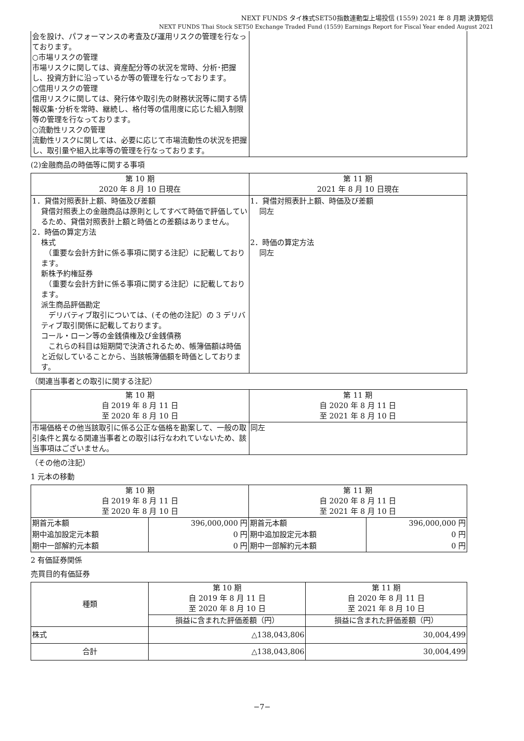NEXT FUNDS タイ株式SET50指数連動型上場投信 (1559) 2021 年 8 月期 決算短信
NEXT FUNDS Thai Stock SET50 Exchange Traded Fund (1559) Earnings Report for Fiscal Year ended August 2021
| 会を設け、パフォーマンスの考査及び運用リスクの管理を行なっております。 ○市場リスクの管理 市場リスクに関しては、資産配分等の状況を常時、分析･把握し、投資方針に沿っているか等の管理を行なっております。 ○信用リスクの管理 信用リスクに関しては、発行体や取引先の財務状況等に関する情報収集･分析を常時、継続し、格付等の信用度に応じた組入制限等の管理を行なっております。 ○流動性リスクの管理 流動性リスクに関しては、必要に応じて市場流動性の状況を把握し、取引量や組入比率等の管理を行なっております。 | |
(2)金融商品の時価等に関する事項
| 第 10 期 2020 年 8 月 10 日現在 | 第 11 期 2021 年 8 月 10 日現在 |
| --- | --- |
| 1．貸借対照表計上額、時価及び差額 貸借対照表上の金融商品は原則としてすべて時価で評価しているため、貸借対照表計上額と時価との差額はありません。 2．時価の算定方法 株式 （重要な会計方針に係る事項に関する注記）に記載しております。 新株予約権証券 （重要な会計方針に係る事項に関する注記）に記載しております。 派生商品評価勘定 デリバティブ取引については、(その他の注記）の 3 デリバティブ取引関係に記載しております。 コール・ローン等の金銭債権及び金銭債務 これらの科目は短期間で決済されるため、帳簿価額は時価と近似していることから、当該帳簿価額を時価としております。 | 1．貸借対照表計上額、時価及び差額 同左 2．時価の算定方法 同左 |
（関連当事者との取引に関する注記）
| 第 10 期 自 2019 年 8 月 11 日 至 2020 年 8 月 10 日 | 第 11 期 自 2020 年 8 月 11 日 至 2021 年 8 月 10 日 |
| --- | --- |
| 市場価格その他当該取引に係る公正な価格を勘案して、一般の取引条件と異なる関連当事者との取引は行なわれていないため、該当事項はございません。 | 同左 |
（その他の注記）
1 元本の移動
| 第 10 期 自 2019 年 8 月 11 日 至 2020 年 8 月 10 日 | | 第 11 期 自 2020 年 8 月 11 日 至 2021 年 8 月 10 日 | |
| --- | --- | --- | --- |
| 期首元本額 | 396,000,000 円 | 期首元本額 | 396,000,000 円 |
| 期中追加設定元本額 | 0 円 | 期中追加設定元本額 | 0 円 |
| 期中一部解約元本額 | 0 円 | 期中一部解約元本額 | 0 円 |
2 有価証券関係
売買目的有価証券
| 種類 | 第 10 期 自 2019 年 8 月 11 日 至 2020 年 8 月 10 日 | 第 11 期 自 2020 年 8 月 11 日 至 2021 年 8 月 10 日 |
| --- | --- | --- |
| | 損益に含まれた評価差額（円） | 損益に含まれた評価差額（円） |
| 株式 | △138,043,806 | 30,004,499 |
| 合計 | △138,043,806 | 30,004,499 |
−7−